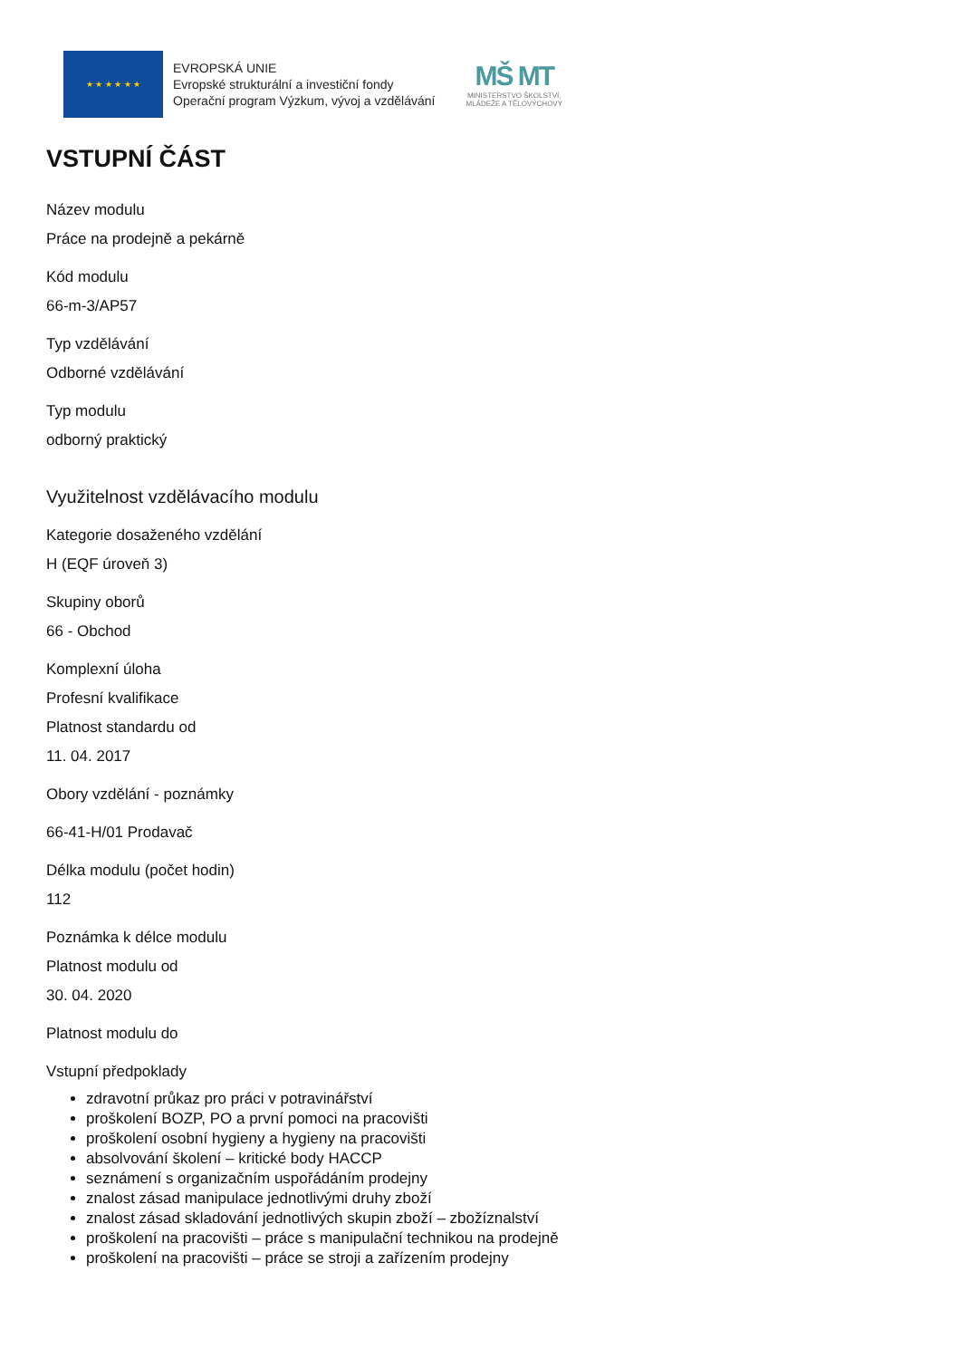★ ★ ★ ★ ★ ★
EVROPSKÁ UNIE
Evropské strukturální a investiční fondy
Operační program Výzkum, vývoj a vzdělávání
MŠ MT
MINISTERSTVO ŠKOLSTVÍ,
MLÁDEŽE A TĚLOVÝCHOVY
VSTUPNÍ ČÁST
Název modulu
Práce na prodejně a pekárně
Kód modulu
66-m-3/AP57
Typ vzdělávání
Odborné vzdělávání
Typ modulu
odborný praktický
Využitelnost vzdělávacího modulu
Kategorie dosaženého vzdělání
H (EQF úroveň 3)
Skupiny oborů
66 - Obchod
Komplexní úloha
Profesní kvalifikace
Platnost standardu od
11. 04. 2017
Obory vzdělání - poznámky
66-41-H/01 Prodavač
Délka modulu (počet hodin)
112
Poznámka k délce modulu
Platnost modulu od
30. 04. 2020
Platnost modulu do
Vstupní předpoklady
zdravotní průkaz pro práci v potravinářství
proškolení BOZP, PO a první pomoci na pracovišti
proškolení osobní hygieny a hygieny na pracovišti
absolvování školení – kritické body HACCP
seznámení s organizačním uspořádáním prodejny
znalost zásad manipulace jednotlivými druhy zboží
znalost zásad skladování jednotlivých skupin zboží – zbožíznalství
proškolení na pracovišti – práce s manipulační technikou na prodejně
proškolení na pracovišti – práce se stroji a zařízením prodejny